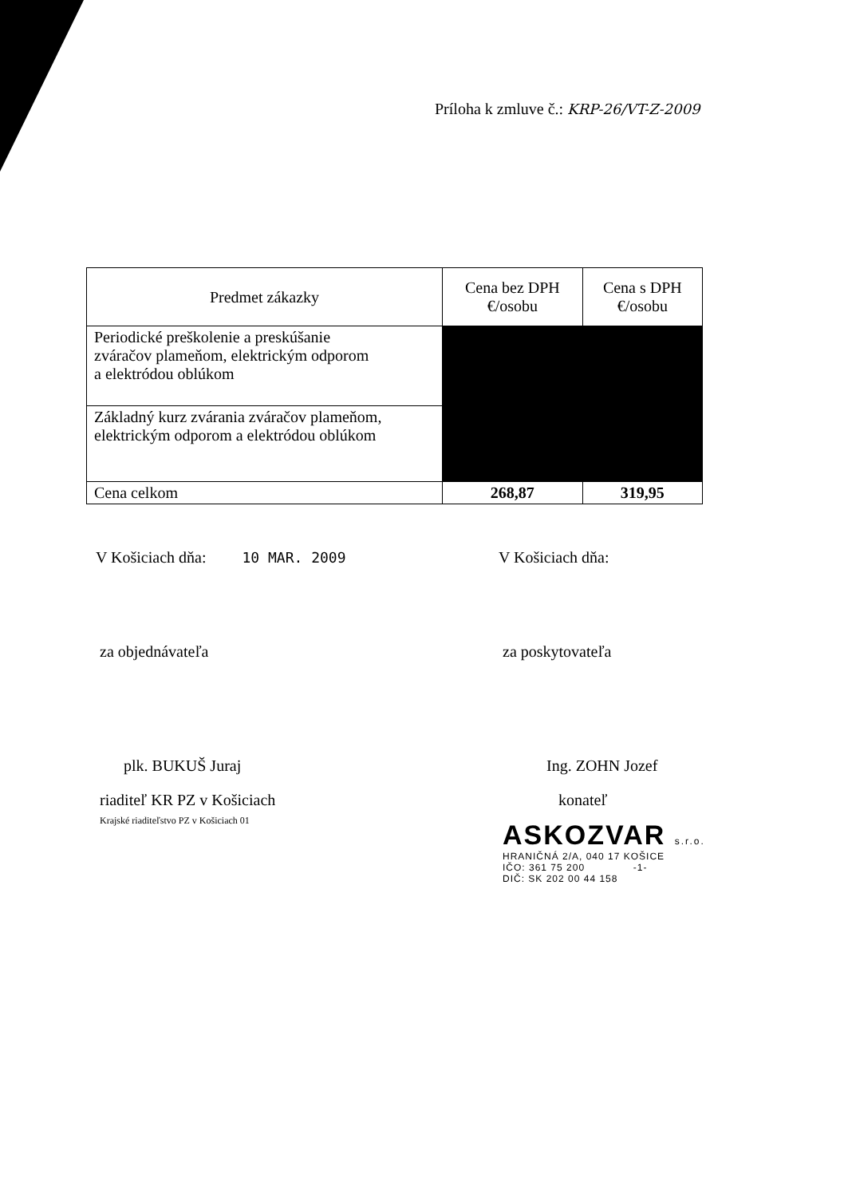Príloha k zmluve č.: KRP-26/VT-Z-2009
| Predmet zákazky | Cena bez DPH €/osobu | Cena s DPH €/osobu |
| --- | --- | --- |
| Periodické preškolenie a preskúšanie zváračov plameňom, elektrickým odporom a elektródou oblúkom | | |
| Základný kurz zvárania zváračov plameňom, elektrickým odporom a elektródou oblúkom | | |
| Cena celkom | 268,87 | 319,95 |
V Košiciach dňa: 10 MAR. 2009 V Košiciach dňa:
za objednávateľa za poskytovateľa
plk. BUKUŠ Juraj Ing. ZOHN Jozef
riaditeľ KR PZ v Košiciach
Krajské riaditeľstvo PZ v Košiciach 01
konateľ
ASKOZVAR s.r.o.
HRANIČNÁ 2/A, 040 17 KOŠICE
IČO: 361 75 200 -1-
DIČ: SK 202 00 44 158